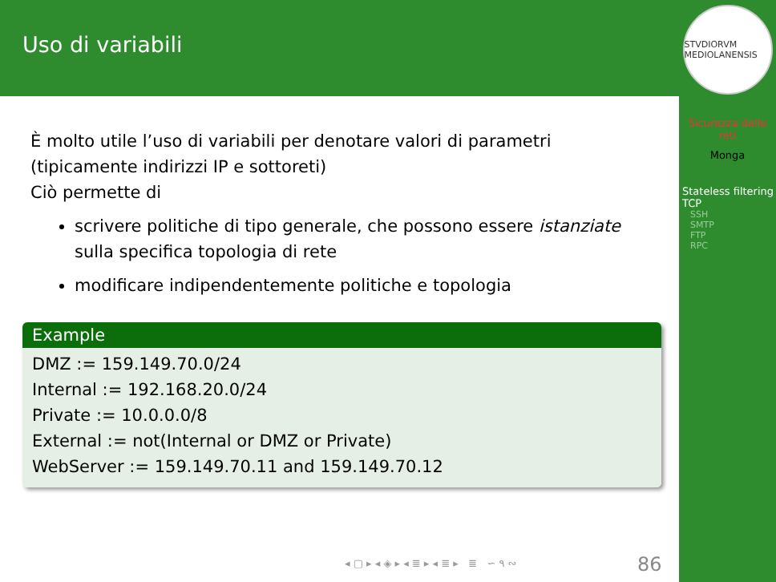Uso di variabili
È molto utile l’uso di variabili per denotare valori di parametri (tipicamente indirizzi IP e sottoreti)
Ciò permette di
scrivere politiche di tipo generale, che possono essere istanziate sulla specifica topologia di rete
modificare indipendentemente politiche e topologia
Example
DMZ := 159.149.70.0/24
Internal := 192.168.20.0/24
Private := 10.0.0.0/8
External := not(Internal or DMZ or Private)
WebServer := 159.149.70.11 and 159.149.70.12
◂ ▢ ▸ ◂ ◈ ▸ ◂ ≣ ▸ ◂ ≣ ▸ ≣ ∽ ۹ ∾
86
STVDIORVM MEDIOLANENSIS
Sicurezza delle reti
Monga
Stateless filtering TCP
SSH
SMTP
FTP
RPC